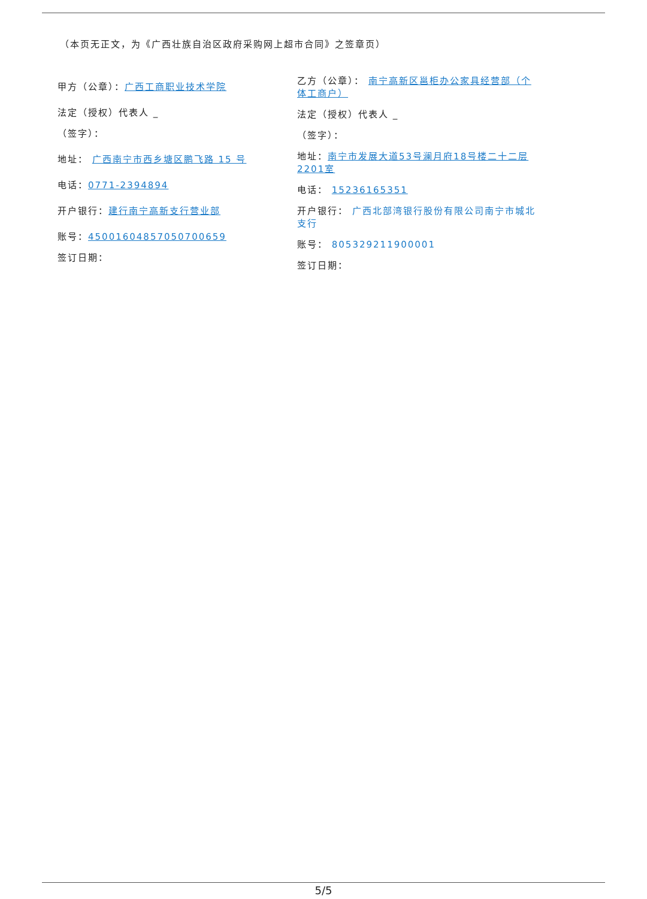（本页无正文，为《广西壮族自治区政府采购网上超市合同》之签章页）
甲方（公章）：广西工商职业技术学院
法定（授权）代表人 _
（签字）：
地址： 广西南宁市西乡塘区鹏飞路 15 号
电话：0771-2394894
开户银行：建行南宁高新支行营业部
账号：450016048570507006​59
签订日期：
乙方（公章）： 南宁高新区邕柜办公家具经营部（个体工商户）
法定（授权）代表人 _
（签字）：
地址：南宁市发展大道53号澜月府18号楼二十二层2201室
电话： 15236165351
开户银行： 广西北部湾银行股份有限公司南宁市城北支行
账号： 805329211900001
签订日期：
5/5